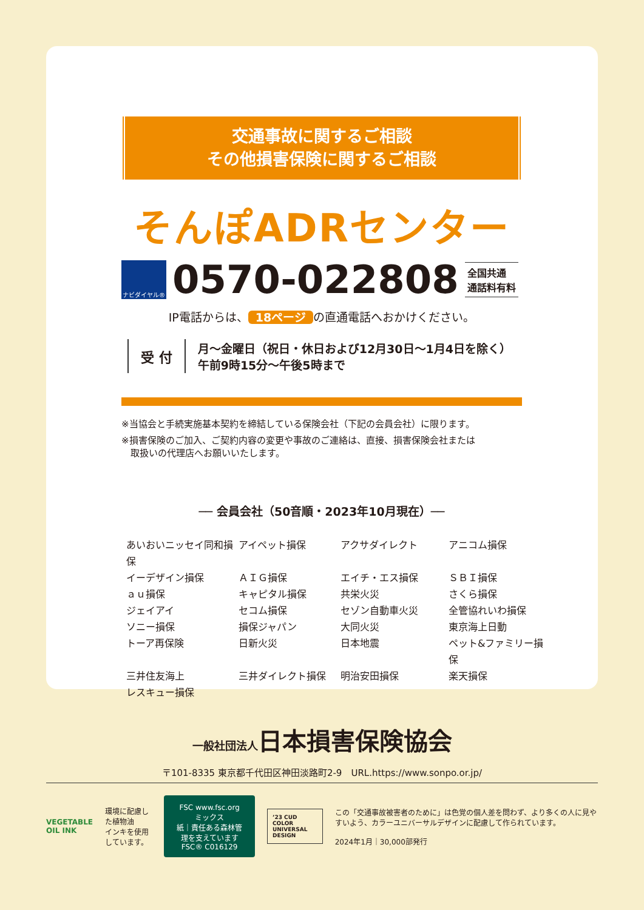交通事故に関するご相談
その他損害保険に関するご相談
そんぽADRセンター
ナビダイヤル®
0570-022808
全国共通
通話料有料
IP電話からは、 18ページ の直通電話へおかけください。
受 付
月～金曜日（祝日・休日および12月30日～1月4日を除く）
午前9時15分～午後5時まで
※当協会と手続実施基本契約を締結している保険会社（下記の会員会社）に限ります。
※損害保険のご加入、ご契約内容の変更や事故のご連絡は、直接、損害保険会社または
　取扱いの代理店へお願いいたします。
── 会員会社（50音順・2023年10月現在）──
あいおいニッセイ同和損保
アイペット損保
アクサダイレクト
アニコム損保
イーデザイン損保
ＡＩＧ損保
エイチ・エス損保
ＳＢＩ損保
ａｕ損保
キャピタル損保
共栄火災
さくら損保
ジェイアイ
セコム損保
セゾン自動車火災
全管協れいわ損保
ソニー損保
損保ジャパン
大同火災
東京海上日動
トーア再保険
日新火災
日本地震
ペット&ファミリー損保
三井住友海上
三井ダイレクト損保
明治安田損保
楽天損保
レスキュー損保
一般社団法人日本損害保険協会
〒101-8335 東京都千代田区神田淡路町2-9　URL.https://www.sonpo.or.jp/
VEGETABLE OIL INK
環境に配慮した植物油
インキを使用しています。
FSC www.fsc.org　ミックス
紙｜責任ある森林管理を支えています
FSC® C016129
’23 CUD
COLOR UNIVERSAL DESIGN
この「交通事故被害者のために」は色覚の個人差を問わず、より多くの人に見やすいよう、カラーユニバーサルデザインに配慮して作られています。
2024年1月｜30,000部発行